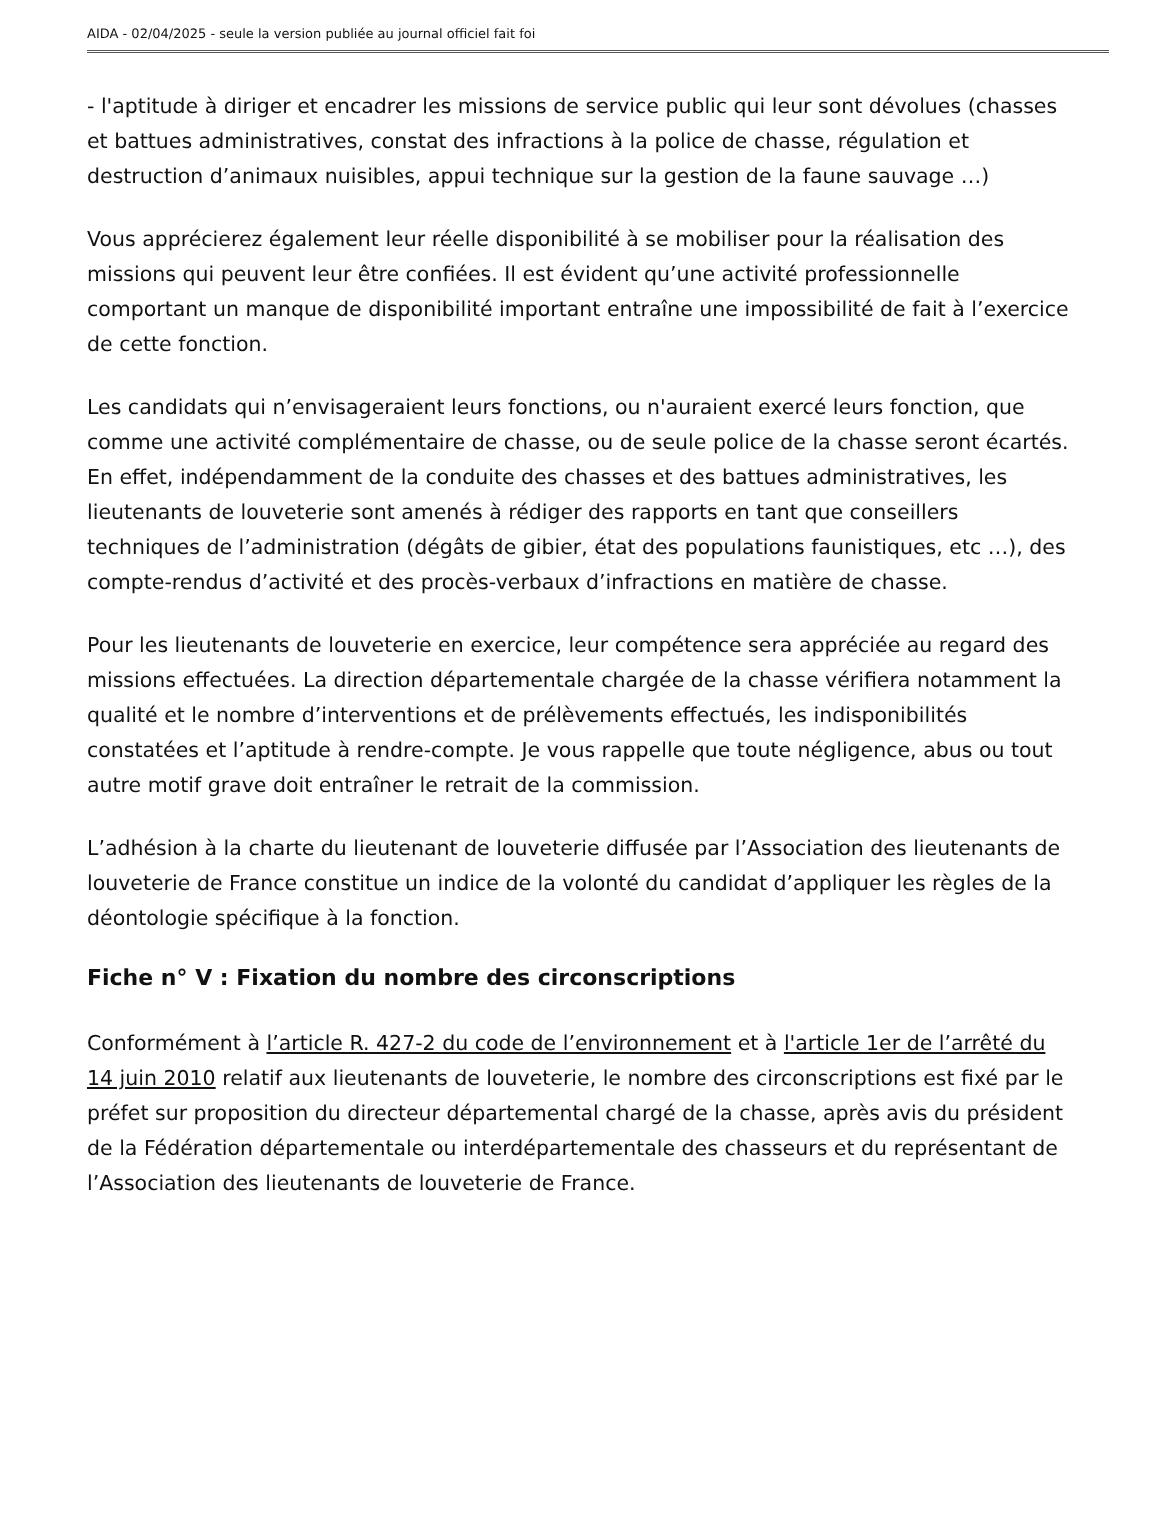AIDA - 02/04/2025 - seule la version publiée au journal officiel fait foi
- l'aptitude à diriger et encadrer les missions de service public qui leur sont dévolues (chasses et battues administratives, constat des infractions à la police de chasse, régulation et destruction d’animaux nuisibles, appui technique sur la gestion de la faune sauvage …)
Vous apprécierez également leur réelle disponibilité à se mobiliser pour la réalisation des missions qui peuvent leur être confiées. Il est évident qu’une activité professionnelle comportant un manque de disponibilité important entraîne une impossibilité de fait à l’exercice de cette fonction.
Les candidats qui n’envisageraient leurs fonctions, ou n'auraient exercé leurs fonction, que comme une activité complémentaire de chasse, ou de seule police de la chasse seront écartés. En effet, indépendamment de la conduite des chasses et des battues administratives, les lieutenants de louveterie sont amenés à rédiger des rapports en tant que conseillers techniques de l’administration (dégâts de gibier, état des populations faunistiques, etc …), des compte-rendus d’activité et des procès-verbaux d’infractions en matière de chasse.
Pour les lieutenants de louveterie en exercice, leur compétence sera appréciée au regard des missions effectuées. La direction départementale chargée de la chasse vérifiera notamment la qualité et le nombre d’interventions et de prélèvements effectués, les indisponibilités constatées et l’aptitude à rendre-compte. Je vous rappelle que toute négligence, abus ou tout autre motif grave doit entraîner le retrait de la commission.
L’adhésion à la charte du lieutenant de louveterie diffusée par l’Association des lieutenants de louveterie de France constitue un indice de la volonté du candidat d’appliquer les règles de la déontologie spécifique à la fonction.
Fiche n° V : Fixation du nombre des circonscriptions
Conformément à l’article R. 427-2 du code de l’environnement et à l'article 1er de l’arrêté du 14 juin 2010 relatif aux lieutenants de louveterie, le nombre des circonscriptions est fixé par le préfet sur proposition du directeur départemental chargé de la chasse, après avis du président de la Fédération départementale ou interdépartementale des chasseurs et du représentant de l’Association des lieutenants de louveterie de France.